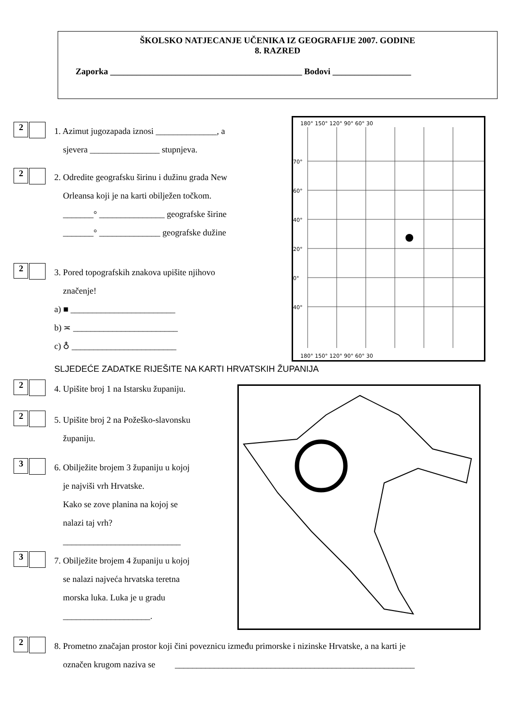ŠKOLSKO NATJECANJE UČENIKA IZ GEOGRAFIJE 2007. GODINE
8. RAZRED
Zaporka ____________________________________________ Bodovi __________________
180° 150° 120° 90° 60° 30
70°
60°
40°
20°
0°
40°
180° 150° 120° 90° 60° 30
2
1. Azimut jugozapada iznosi ______________, a
sjevera ________________ stupnjeva.
2
2. Odredite geografsku širinu i dužinu grada New
Orleansa koji je na karti obilježen točkom.
_______° _______________ geografske širine
_______° ______________ geografske dužine
2
3. Pored topografskih znakova upišite njihovo
značenje!
a) ■ ________________________
b) ≍ ________________________
c) ♁ ________________________
SLJEDEĆE ZADATKE RIJEŠITE NA KARTI HRVATSKIH ŽUPANIJA
2
4. Upišite broj 1 na Istarsku županiju.
2
5. Upišite broj 2 na Požeško-slavonsku
županiju.
3
6. Obilježite brojem 3 županiju u kojoj
je najviši vrh Hrvatske.
Kako se zove planina na kojoj se
nalazi taj vrh?
___________________________
3
7. Obilježite brojem 4 županiju u kojoj
se nalazi najveća hrvatska teretna
morska luka. Luka je u gradu
____________________.
2
8. Prometno značajan prostor koji čini poveznicu između primorske i nizinske Hrvatske, a na karti je
označen krugom naziva se _______________________________________________________